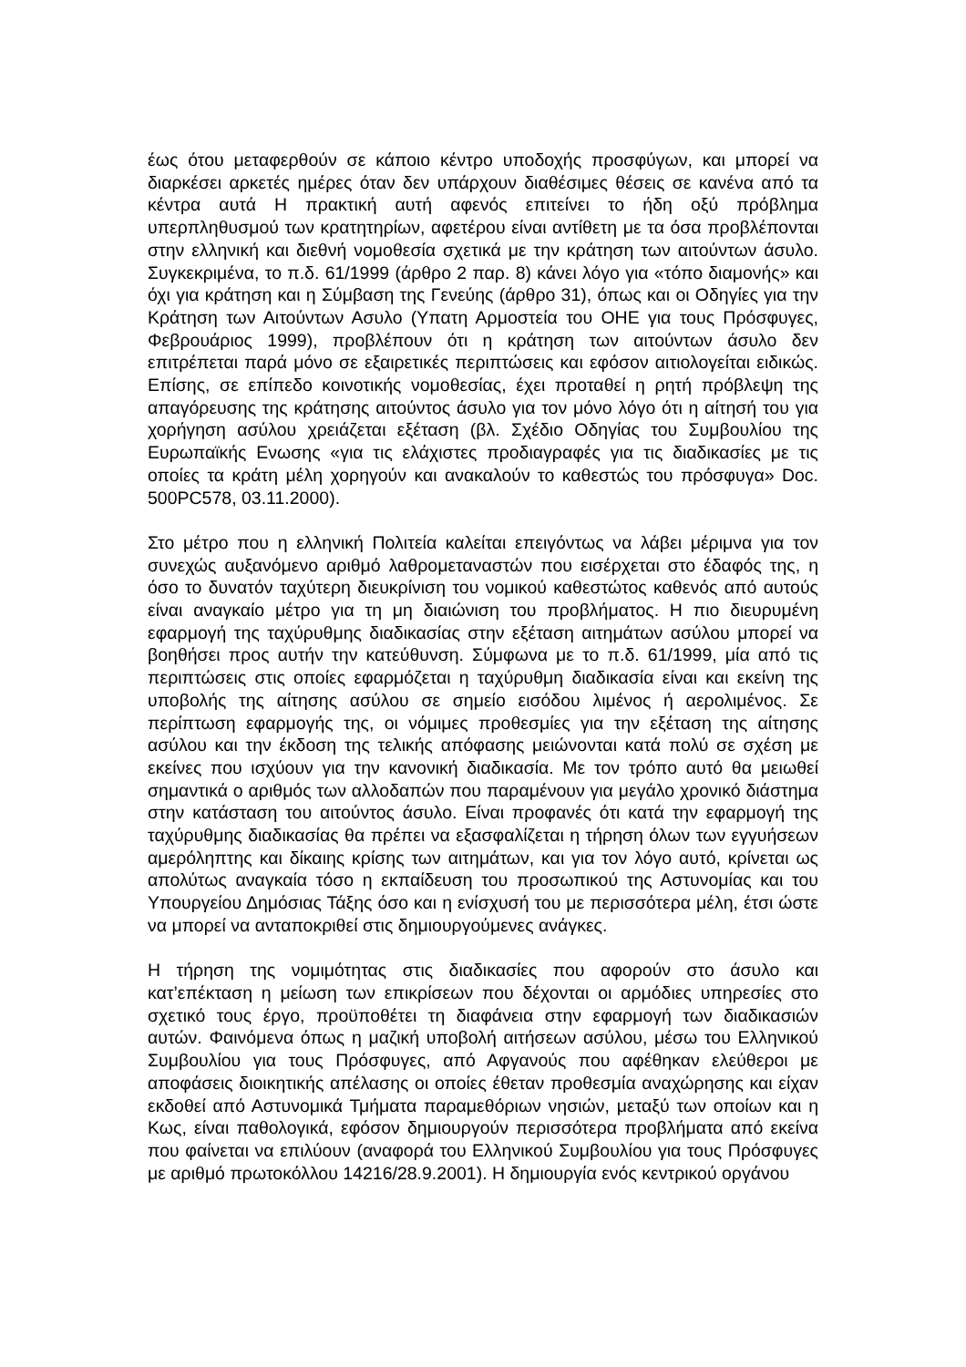έως ότου μεταφερθούν σε κάποιο κέντρο υποδοχής προσφύγων, και μπορεί να διαρκέσει αρκετές ημέρες όταν δεν υπάρχουν διαθέσιμες θέσεις σε κανένα από τα κέντρα αυτά Η πρακτική αυτή αφενός επιτείνει το ήδη οξύ πρόβλημα υπερπληθυσμού των κρατητηρίων, αφετέρου είναι αντίθετη με τα όσα προβλέπονται στην ελληνική και διεθνή νομοθεσία σχετικά με την κράτηση των αιτούντων άσυλο. Συγκεκριμένα, το π.δ. 61/1999 (άρθρο 2 παρ. 8) κάνει λόγο για «τόπο διαμονής» και όχι για κράτηση και η Σύμβαση της Γενεύης (άρθρο 31), όπως και οι Οδηγίες για την Κράτηση των Αιτούντων Ασυλο (Υπατη Αρμοστεία του ΟΗΕ για τους Πρόσφυγες, Φεβρουάριος 1999), προβλέπουν ότι η κράτηση των αιτούντων άσυλο δεν επιτρέπεται παρά μόνο σε εξαιρετικές περιπτώσεις και εφόσον αιτιολογείται ειδικώς. Επίσης, σε επίπεδο κοινοτικής νομοθεσίας, έχει προταθεί η ρητή πρόβλεψη της απαγόρευσης της κράτησης αιτούντος άσυλο για τον μόνο λόγο ότι η αίτησή του για χορήγηση ασύλου χρειάζεται εξέταση (βλ. Σχέδιο Οδηγίας του Συμβουλίου της Ευρωπαϊκής Ενωσης «για τις ελάχιστες προδιαγραφές για τις διαδικασίες με τις οποίες τα κράτη μέλη χορηγούν και ανακαλούν το καθεστώς του πρόσφυγα» Doc. 500PC578, 03.11.2000).
Στο μέτρο που η ελληνική Πολιτεία καλείται επειγόντως να λάβει μέριμνα για τον συνεχώς αυξανόμενο αριθμό λαθρομεταναστών που εισέρχεται στο έδαφός της, η όσο το δυνατόν ταχύτερη διευκρίνιση του νομικού καθεστώτος καθενός από αυτούς είναι αναγκαίο μέτρο για τη μη διαιώνιση του προβλήματος. Η πιο διευρυμένη εφαρμογή της ταχύρυθμης διαδικασίας στην εξέταση αιτημάτων ασύλου μπορεί να βοηθήσει προς αυτήν την κατεύθυνση. Σύμφωνα με το π.δ. 61/1999, μία από τις περιπτώσεις στις οποίες εφαρμόζεται η ταχύρυθμη διαδικασία είναι και εκείνη της υποβολής της αίτησης ασύλου σε σημείο εισόδου λιμένος ή αερολιμένος. Σε περίπτωση εφαρμογής της, οι νόμιμες προθεσμίες για την εξέταση της αίτησης ασύλου και την έκδοση της τελικής απόφασης μειώνονται κατά πολύ σε σχέση με εκείνες που ισχύουν για την κανονική διαδικασία. Με τον τρόπο αυτό θα μειωθεί σημαντικά ο αριθμός των αλλοδαπών που παραμένουν για μεγάλο χρονικό διάστημα στην κατάσταση του αιτούντος άσυλο. Είναι προφανές ότι κατά την εφαρμογή της ταχύρυθμης διαδικασίας θα πρέπει να εξασφαλίζεται η τήρηση όλων των εγγυήσεων αμερόληπτης και δίκαιης κρίσης των αιτημάτων, και για τον λόγο αυτό, κρίνεται ως απολύτως αναγκαία τόσο η εκπαίδευση του προσωπικού της Αστυνομίας και του Υπουργείου Δημόσιας Τάξης όσο και η ενίσχυσή του με περισσότερα μέλη, έτσι ώστε να μπορεί να ανταποκριθεί στις δημιουργούμενες ανάγκες.
Η τήρηση της νομιμότητας στις διαδικασίες που αφορούν στο άσυλο και κατ’επέκταση η μείωση των επικρίσεων που δέχονται οι αρμόδιες υπηρεσίες στο σχετικό τους έργο, προϋποθέτει τη διαφάνεια στην εφαρμογή των διαδικασιών αυτών. Φαινόμενα όπως η μαζική υποβολή αιτήσεων ασύλου, μέσω του Ελληνικού Συμβουλίου για τους Πρόσφυγες, από Αφγανούς που αφέθηκαν ελεύθεροι με αποφάσεις διοικητικής απέλασης οι οποίες έθεταν προθεσμία αναχώρησης και είχαν εκδοθεί από Αστυνομικά Τμήματα παραμεθόριων νησιών, μεταξύ των οποίων και η Κως, είναι παθολογικά, εφόσον δημιουργούν περισσότερα προβλήματα από εκείνα που φαίνεται να επιλύουν (αναφορά του Ελληνικού Συμβουλίου για τους Πρόσφυγες με αριθμό πρωτοκόλλου 14216/28.9.2001). Η δημιουργία ενός κεντρικού οργάνου